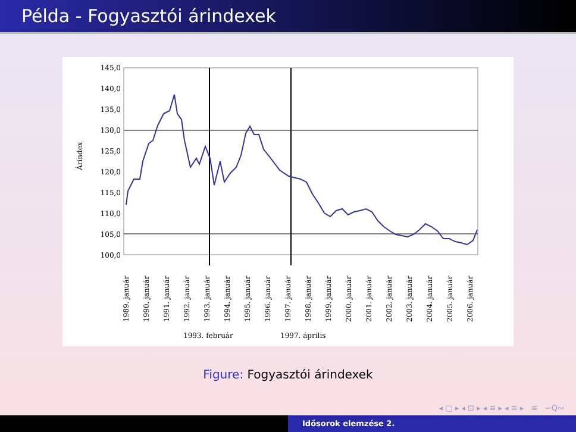Példa - Fogyasztói árindexek
145,0
140,0
135,0
130,0
125,0
120,0
115,0
110,0
105,0
100,0
Árindex
1989. január
1990. január
1991. január
1992. január
1993. január
1994. január
1995. január
1996. január
1997. január
1998. január
1999. január
2000. január
2001. január
2002. január
2003. január
2004. január
2005. január
2006. január
1993. február
1997. április
Figure: Fogyasztói árindexek
◂ □ ▸ ◂ ⊡ ▸ ◂ ≡ ▸ ◂ ≡ ▸ ≡ ∽Q∾
Idősorok elemzése 2.